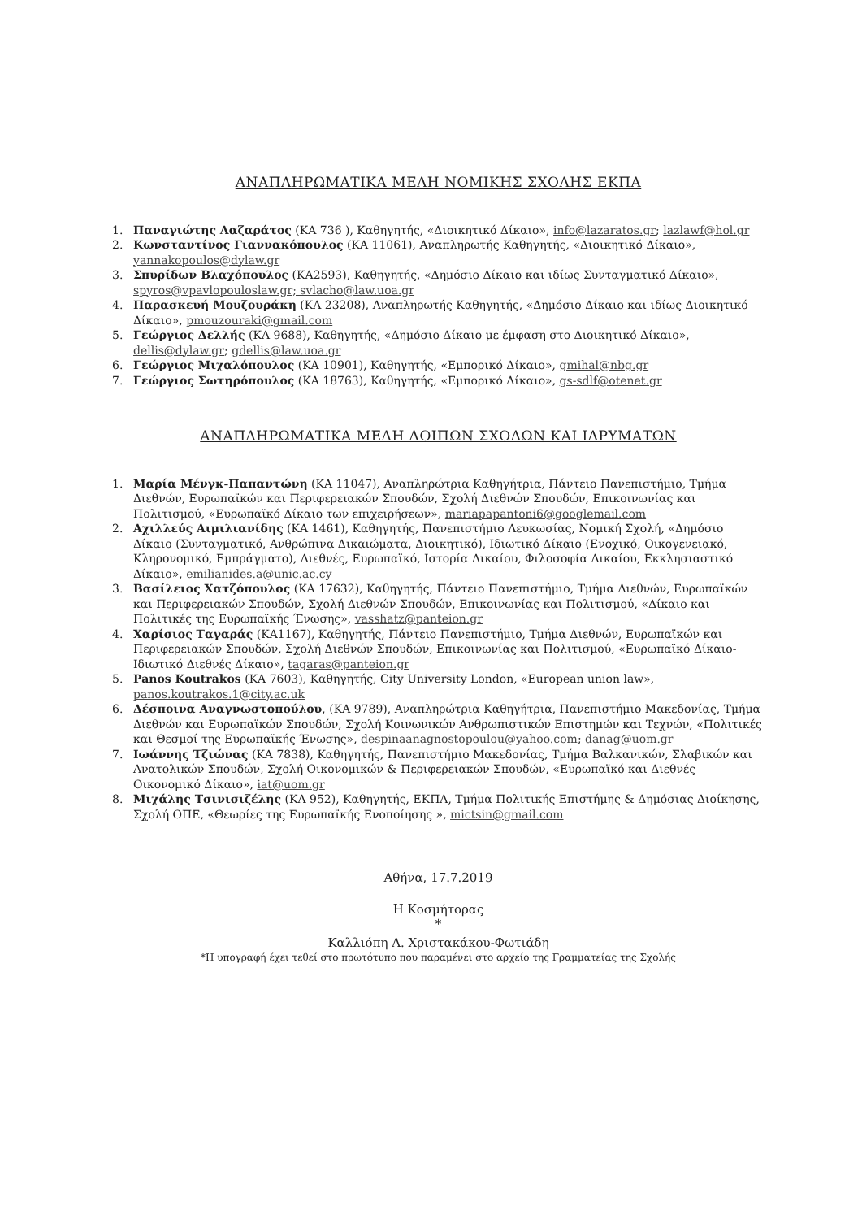ΑΝΑΠΛΗΡΩΜΑΤΙΚΑ ΜΕΛΗ ΝΟΜΙΚΗΣ ΣΧΟΛΗΣ ΕΚΠΑ
1. Παναγιώτης Λαζαράτος (ΚΑ 736 ), Καθηγητής, «Διοικητικό Δίκαιο», info@lazaratos.gr; lazlawf@hol.gr
2. Κωνσταντίνος Γιαννακόπουλος (ΚΑ 11061), Αναπληρωτής Καθηγητής, «Διοικητικό Δίκαιο», yannakopoulos@dylaw.gr
3. Σπυρίδων Βλαχόπουλος (ΚΑ2593), Καθηγητής, «Δημόσιο Δίκαιο και ιδίως Συνταγματικό Δίκαιο», spyros@vpavlopouloslaw.gr; svlacho@law.uoa.gr
4. Παρασκευή Μουζουράκη (ΚΑ 23208), Αναπληρωτής Καθηγητής, «Δημόσιο Δίκαιο και ιδίως Διοικητικό Δίκαιο», pmouzouraki@gmail.com
5. Γεώργιος Δελλής (ΚΑ 9688), Καθηγητής, «Δημόσιο Δίκαιο με έμφαση στο Διοικητικό Δίκαιο», dellis@dylaw.gr; gdellis@law.uoa.gr
6. Γεώργιος Μιχαλόπουλος (ΚΑ 10901), Καθηγητής, «Εμπορικό Δίκαιο», gmihal@nbg.gr
7. Γεώργιος Σωτηρόπουλος (ΚΑ 18763), Καθηγητής, «Εμπορικό Δίκαιο», gs-sdlf@otenet.gr
ΑΝΑΠΛΗΡΩΜΑΤΙΚΑ ΜΕΛΗ ΛΟΙΠΩΝ ΣΧΟΛΩΝ ΚΑΙ ΙΔΡΥΜΑΤΩΝ
1. Μαρία Μένγκ-Παπαντώνη (ΚΑ 11047), Αναπληρώτρια Καθηγήτρια, Πάντειο Πανεπιστήμιο, Τμήμα Διεθνών, Ευρωπαϊκών και Περιφερειακών Σπουδών, Σχολή Διεθνών Σπουδών, Επικοινωνίας και Πολιτισμού, «Ευρωπαϊκό Δίκαιο των επιχειρήσεων», mariapapantoni6@googlemail.com
2. Αχιλλεύς Αιμιλιανίδης (ΚΑ 1461), Καθηγητής, Πανεπιστήμιο Λευκωσίας, Νομική Σχολή, «Δημόσιο Δίκαιο (Συνταγματικό, Ανθρώπινα Δικαιώματα, Διοικητικό), Ιδιωτικό Δίκαιο (Ενοχικό, Οικογενειακό, Κληρονομικό, Εμπράγματο), Διεθνές, Ευρωπαϊκό, Ιστορία Δικαίου, Φιλοσοφία Δικαίου, Εκκλησιαστικό Δίκαιο», emilianides.a@unic.ac.cy
3. Βασίλειος Χατζόπουλος (ΚΑ 17632), Καθηγητής, Πάντειο Πανεπιστήμιο, Τμήμα Διεθνών, Ευρωπαϊκών και Περιφερειακών Σπουδών, Σχολή Διεθνών Σπουδών, Επικοινωνίας και Πολιτισμού, «Δίκαιο και Πολιτικές της Ευρωπαϊκής Ένωσης», vasshatz@panteion.gr
4. Χαρίσιος Ταγαράς (ΚΑ1167), Καθηγητής, Πάντειο Πανεπιστήμιο, Τμήμα Διεθνών, Ευρωπαϊκών και Περιφερειακών Σπουδών, Σχολή Διεθνών Σπουδών, Επικοινωνίας και Πολιτισμού, «Ευρωπαϊκό Δίκαιο-Ιδιωτικό Διεθνές Δίκαιο», tagaras@panteion.gr
5. Panos Koutrakos (ΚΑ 7603), Καθηγητής, City University London, «European union law», panos.koutrakos.1@city.ac.uk
6. Δέσποινα Αναγνωστοπούλου, (ΚΑ 9789), Αναπληρώτρια Καθηγήτρια, Πανεπιστήμιο Μακεδονίας, Τμήμα Διεθνών και Ευρωπαϊκών Σπουδών, Σχολή Κοινωνικών Ανθρωπιστικών Επιστημών και Τεχνών, «Πολιτικές και Θεσμοί της Ευρωπαϊκής Ένωσης», despinaanagnostopoulou@yahoo.com; danag@uom.gr
7. Ιωάννης Τζιώνας (ΚΑ 7838), Καθηγητής, Πανεπιστήμιο Μακεδονίας, Τμήμα Βαλκανικών, Σλαβικών και Ανατολικών Σπουδών, Σχολή Οικονομικών & Περιφερειακών Σπουδών, «Ευρωπαϊκό και Διεθνές Οικονομικό Δίκαιο», iat@uom.gr
8. Μιχάλης Τσινισιζέλης (ΚΑ 952), Καθηγητής, ΕΚΠΑ, Τμήμα Πολιτικής Επιστήμης & Δημόσιας Διοίκησης, Σχολή ΟΠΕ, «Θεωρίες της Ευρωπαϊκής Ενοποίησης », mictsin@gmail.com
Αθήνα, 17.7.2019
Η Κοσμήτορας
*
Καλλιόπη Α. Χριστακάκου-Φωτιάδη
*Η υπογραφή έχει τεθεί στο πρωτότυπο που παραμένει στο αρχείο της Γραμματείας της Σχολής